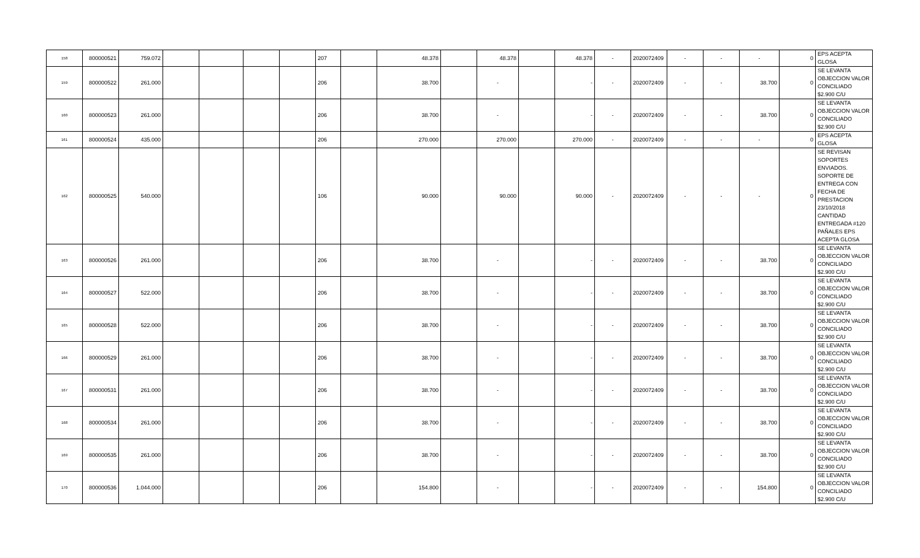| 158 | 800000521 | 759.072 | | | | | 207 | | 48.378 | | 48.378 | | 48.378 | - | 2020072409 | - | - | - | 0 | EPS ACEPTA GLOSA |
| 159 | 800000522 | 261.000 | | | | | 206 | | 38.700 | | - | | - | - | 2020072409 | - | - | 38.700 | 0 | SE LEVANTA OBJECCION VALOR CONCILIADO $2.900 C/U |
| 160 | 800000523 | 261.000 | | | | | 206 | | 38.700 | | - | | - | - | 2020072409 | - | - | 38.700 | 0 | SE LEVANTA OBJECCION VALOR CONCILIADO $2.900 C/U |
| 161 | 800000524 | 435.000 | | | | | 206 | | 270.000 | | 270.000 | | 270.000 | - | 2020072409 | - | - | - | 0 | EPS ACEPTA GLOSA |
| 162 | 800000525 | 540.000 | | | | | 106 | | 90.000 | | 90.000 | | 90.000 | - | 2020072409 | - | - | - | 0 | SE REVISAN SOPORTES ENVIADOS. SOPORTE DE ENTREGA CON FECHA DE PRESTACION 23/10/2018 CANTIDAD ENTREGADA #120 PAÑALES EPS ACEPTA GLOSA |
| 163 | 800000526 | 261.000 | | | | | 206 | | 38.700 | | - | | - | - | 2020072409 | - | - | 38.700 | 0 | SE LEVANTA OBJECCION VALOR CONCILIADO $2.900 C/U |
| 164 | 800000527 | 522.000 | | | | | 206 | | 38.700 | | - | | - | - | 2020072409 | - | - | 38.700 | 0 | SE LEVANTA OBJECCION VALOR CONCILIADO $2.900 C/U |
| 165 | 800000528 | 522.000 | | | | | 206 | | 38.700 | | - | | - | - | 2020072409 | - | - | 38.700 | 0 | SE LEVANTA OBJECCION VALOR CONCILIADO $2.900 C/U |
| 166 | 800000529 | 261.000 | | | | | 206 | | 38.700 | | - | | - | - | 2020072409 | - | - | 38.700 | 0 | SE LEVANTA OBJECCION VALOR CONCILIADO $2.900 C/U |
| 167 | 800000531 | 261.000 | | | | | 206 | | 38.700 | | - | | - | - | 2020072409 | - | - | 38.700 | 0 | SE LEVANTA OBJECCION VALOR CONCILIADO $2.900 C/U |
| 168 | 800000534 | 261.000 | | | | | 206 | | 38.700 | | - | | - | - | 2020072409 | - | - | 38.700 | 0 | SE LEVANTA OBJECCION VALOR CONCILIADO $2.900 C/U |
| 169 | 800000535 | 261.000 | | | | | 206 | | 38.700 | | - | | - | - | 2020072409 | - | - | 38.700 | 0 | SE LEVANTA OBJECCION VALOR CONCILIADO $2.900 C/U |
| 170 | 800000536 | 1.044.000 | | | | | 206 | | 154.800 | | - | | - | - | 2020072409 | - | - | 154.800 | 0 | SE LEVANTA OBJECCION VALOR CONCILIADO $2.900 C/U |